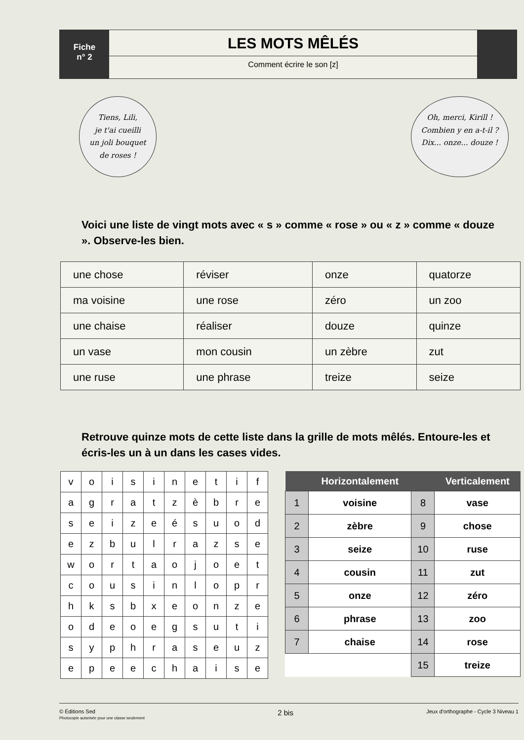Fiche
n° 2
LES MOTS MÊLÉS
Comment écrire le son [z]
Tiens, Lili,
je t'ai cueilli
un joli bouquet
de roses !
Oh, merci, Kirill !
Combien y en a-t-il ?
Dix... onze... douze !
Voici une liste de vingt mots avec « s » comme « rose » ou « z » comme « douze ». Observe-les bien.
| une chose | réviser | onze | quatorze |
| ma voisine | une rose | zéro | un zoo |
| une chaise | réaliser | douze | quinze |
| un vase | mon cousin | un zèbre | zut |
| une ruse | une phrase | treize | seize |
Retrouve quinze mots de cette liste dans la grille de mots mêlés. Entoure-les et écris-les un à un dans les cases vides.
| v | o | i | s | i | n | e | t | i | f |
| a | g | r | a | t | z | è | b | r | e |
| s | e | i | z | e | é | s | u | o | d |
| e | z | b | u | l | r | a | z | s | e |
| w | o | r | t | a | o | j | o | e | t |
| c | o | u | s | i | n | l | o | p | r |
| h | k | s | b | x | e | o | n | z | e |
| o | d | e | o | e | g | s | u | t | i |
| s | y | p | h | r | a | s | e | u | z |
| e | p | e | e | c | h | a | i | s | e |
| | Horizontalement | | Verticalement |
| --- | --- | --- | --- |
| 1 | voisine | 8 | vase |
| 2 | zèbre | 9 | chose |
| 3 | seize | 10 | ruse |
| 4 | cousin | 11 | zut |
| 5 | onze | 12 | zéro |
| 6 | phrase | 13 | zoo |
| 7 | chaise | 14 | rose |
| | | 15 | treize |
© Éditions Sed
Photocopie autorisée pour une classe seulement
2 bis
Jeux d'orthographe - Cycle 3 Niveau 1